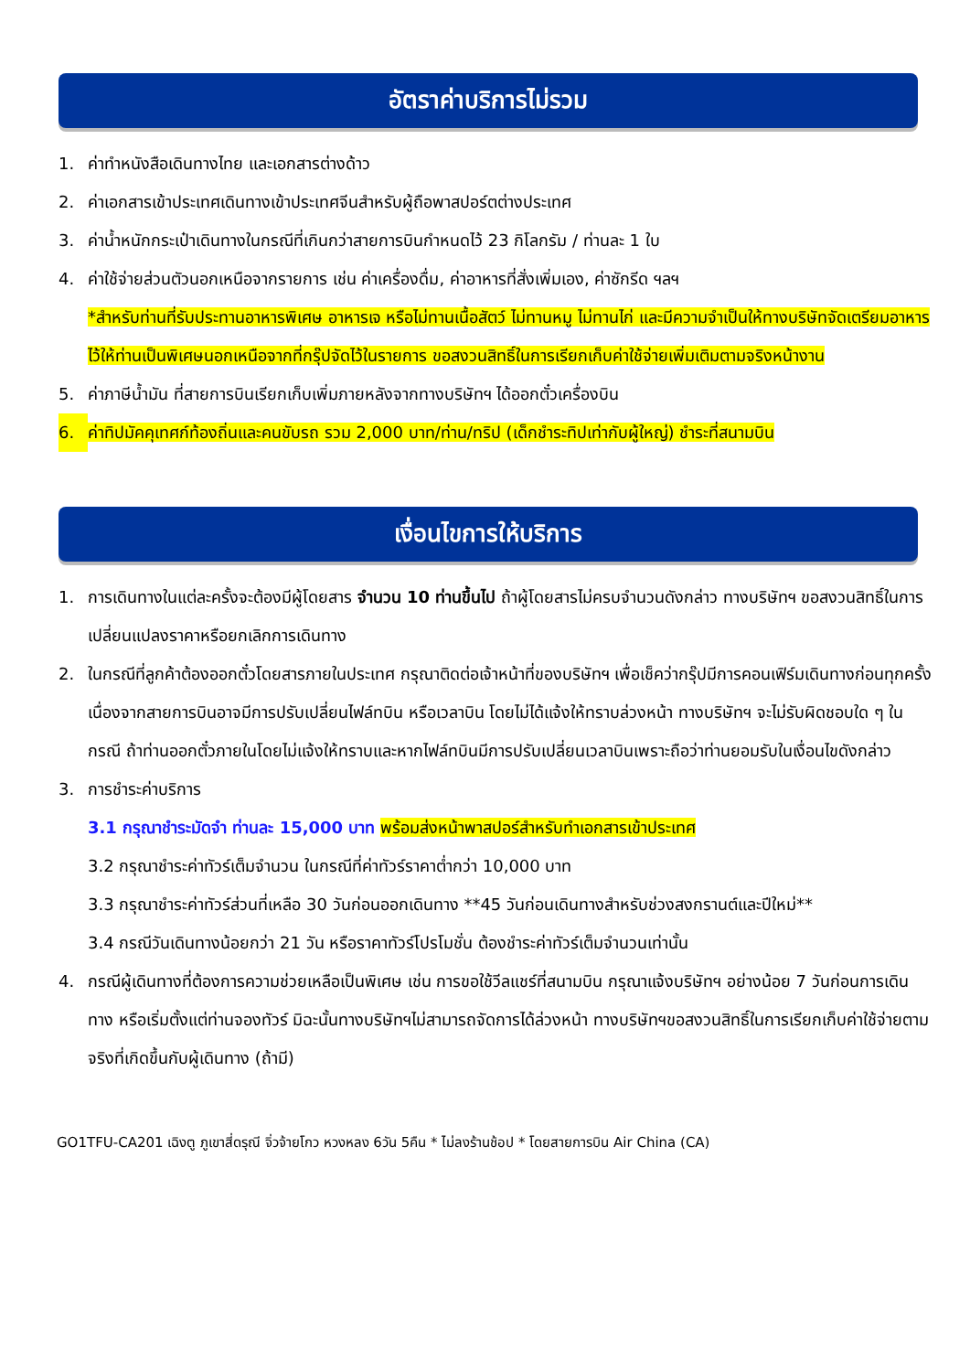อัตราค่าบริการไม่รวม
1. ค่าทำหนังสือเดินทางไทย และเอกสารต่างด้าว
2. ค่าเอกสารเข้าประเทศเดินทางเข้าประเทศจีนสำหรับผู้ถือพาสปอร์ตต่างประเทศ
3. ค่าน้ำหนักกระเป๋าเดินทางในกรณีที่เกินกว่าสายการบินกำหนดไว้ 23 กิโลกรัม / ท่านละ 1 ใบ
4. ค่าใช้จ่ายส่วนตัวนอกเหนือจากรายการ เช่น ค่าเครื่องดื่ม, ค่าอาหารที่สั่งเพิ่มเอง, ค่าซักรีด ฯลฯ
*สำหรับท่านที่รับประทานอาหารพิเศษ อาหารเจ หรือไม่ทานเนื้อสัตว์ ไม่ทานหมู ไม่ทานไก่ และมีความจำเป็นให้ทางบริษัทจัดเตรียมอาหารไว้ให้ท่านเป็นพิเศษนอกเหนือจากที่กรุ๊ปจัดไว้ในรายการ ขอสงวนสิทธิ์ในการเรียกเก็บค่าใช้จ่ายเพิ่มเติมตามจริงหน้างาน
5. ค่าภาษีน้ำมัน ที่สายการบินเรียกเก็บเพิ่มภายหลังจากทางบริษัทฯ ได้ออกตั๋วเครื่องบิน
6. ค่าทิปมัคคุเทศก์ท้องถิ่นและคนขับรถ รวม 2,000 บาท/ท่าน/ทริป (เด็กชำระทิปเท่ากับผู้ใหญ่) ชำระที่สนามบิน
เงื่อนไขการให้บริการ
1. การเดินทางในแต่ละครั้งจะต้องมีผู้โดยสาร จำนวน 10 ท่านขึ้นไป ถ้าผู้โดยสารไม่ครบจำนวนดังกล่าว ทางบริษัทฯ ขอสงวนสิทธิ์ในการเปลี่ยนแปลงราคาหรือยกเลิกการเดินทาง
2. ในกรณีที่ลูกค้าต้องออกตั๋วโดยสารภายในประเทศ กรุณาติดต่อเจ้าหน้าที่ของบริษัทฯ เพื่อเช็คว่ากรุ๊ปมีการคอนเฟิร์มเดินทางก่อนทุกครั้ง เนื่องจากสายการบินอาจมีการปรับเปลี่ยนไฟล์ทบิน หรือเวลาบิน โดยไม่ได้แจ้งให้ทราบล่วงหน้า ทางบริษัทฯ จะไม่รับผิดชอบใด ๆ ในกรณี ถ้าท่านออกตั๋วภายในโดยไม่แจ้งให้ทราบและหากไฟล์ทบินมีการปรับเปลี่ยนเวลาบินเพราะถือว่าท่านยอมรับในเงื่อนไขดังกล่าว
3. การชำระค่าบริการ
3.1 กรุณาชำระมัดจำ ท่านละ 15,000 บาท พร้อมส่งหน้าพาสปอร์สำหรับทำเอกสารเข้าประเทศ
3.2 กรุณาชำระค่าทัวร์เต็มจำนวน ในกรณีที่ค่าทัวร์ราคาต่ำกว่า 10,000 บาท
3.3 กรุณาชำระค่าทัวร์ส่วนที่เหลือ 30 วันก่อนออกเดินทาง **45 วันก่อนเดินทางสำหรับช่วงสงกรานต์และปีใหม่**
3.4 กรณีวันเดินทางน้อยกว่า 21 วัน หรือราคาทัวร์โปรโมชั่น ต้องชำระค่าทัวร์เต็มจำนวนเท่านั้น
4. กรณีผู้เดินทางที่ต้องการความช่วยเหลือเป็นพิเศษ เช่น การขอใช้วีลแชร์ที่สนามบิน กรุณาแจ้งบริษัทฯ อย่างน้อย 7 วันก่อนการเดินทาง หรือเริ่มตั้งแต่ท่านจองทัวร์ มิฉะนั้นทางบริษัทฯไม่สามารถจัดการได้ล่วงหน้า ทางบริษัทฯขอสงวนสิทธิ์ในการเรียกเก็บค่าใช้จ่ายตามจริงที่เกิดขึ้นกับผู้เดินทาง (ถ้ามี)
GO1TFU-CA201 เฉิงตู ภูเขาสี่ดรุณี จิ่วจ้ายโกว หวงหลง 6วัน 5คืน * ไม่ลงร้านช้อป * โดยสายการบิน Air China (CA)